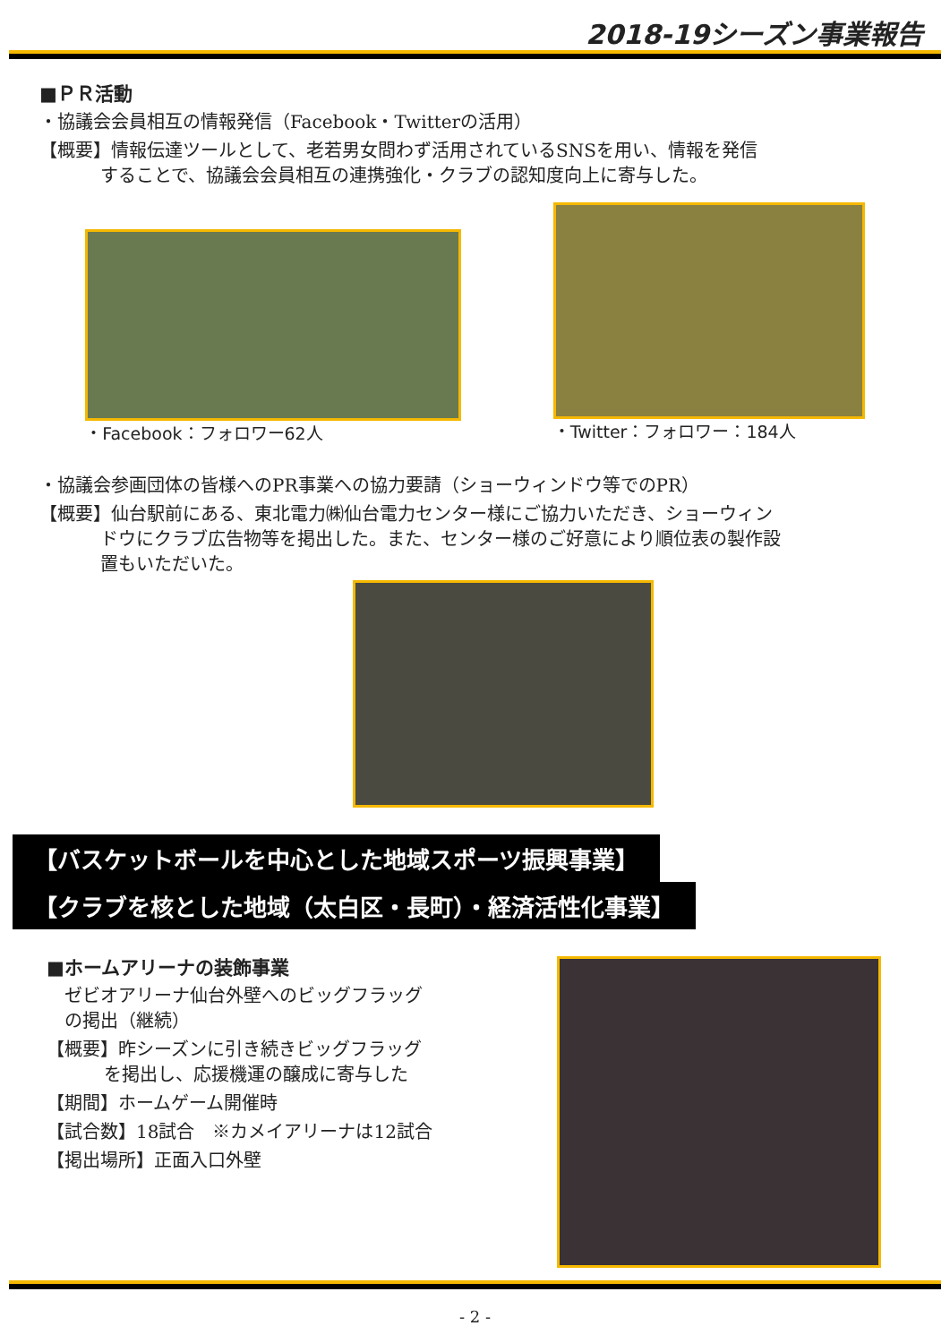2018-19シーズン事業報告
■ＰＲ活動
・協議会会員相互の情報発信（Facebook・Twitterの活用）
【概要】情報伝達ツールとして、老若男女問わず活用されているSNSを用い、情報を発信
することで、協議会会員相互の連携強化・クラブの認知度向上に寄与した。
・Facebook：フォロワー62人 ・Twitter：フォロワー：184人
・協議会参画団体の皆様へのPR事業への協力要請（ショーウィンドウ等でのPR）
【概要】仙台駅前にある、東北電力㈱仙台電力センター様にご協力いただき、ショーウィン
ドウにクラブ広告物等を掲出した。また、センター様のご好意により順位表の製作設
置もいただいた。
【バスケットボールを中心とした地域スポーツ振興事業】
【クラブを核とした地域（太白区・長町）・経済活性化事業】
■ホームアリーナの装飾事業
ゼビオアリーナ仙台外壁へのビッグフラッグ
の掲出（継続）
【概要】昨シーズンに引き続きビッグフラッグ
を掲出し、応援機運の醸成に寄与した
【期間】ホームゲーム開催時
【試合数】18試合　※カメイアリーナは12試合
【掲出場所】正面入口外壁
- 2 -